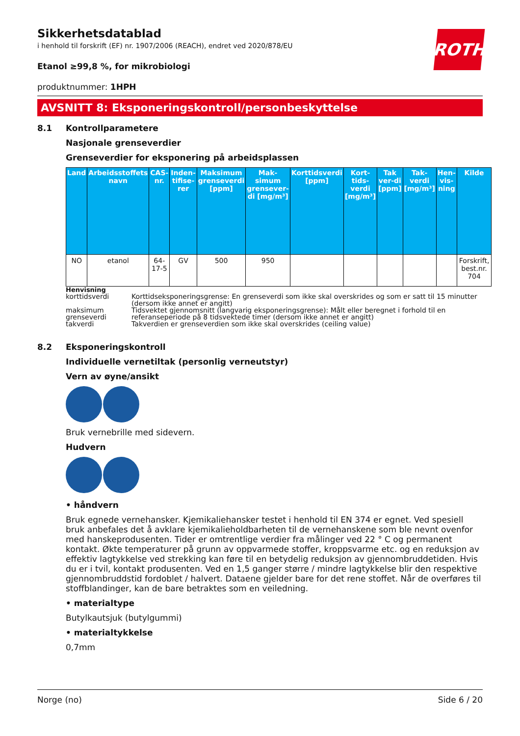ROTH
Sikkerhetsdatablad
i henhold til forskrift (EF) nr. 1907/2006 (REACH), endret ved 2020/878/EU
Etanol ≥99,8 %, for mikrobiologi
produktnummer: 1HPH
AVSNITT 8: Eksponeringskontroll/personbeskyttelse
8.1 Kontrollparametere
Nasjonale grenseverdier
Grenseverdier for eksponering på arbeidsplassen
| Land | Arbeidsstoffets navn | CAS-nr. | Inden-tifise-rer | Maksimum grenseverdi [ppm] | Mak-simum grensever-di [mg/m³] | Korttidsverdi [ppm] | Kort-tids-verdi [mg/m³] | Tak ver-di [ppm] | Tak-verdi [mg/m³] | Hen-vis-ning | Kilde |
| --- | --- | --- | --- | --- | --- | --- | --- | --- | --- | --- | --- |
| NO | etanol | 64-17-5 | GV | 500 | 950 | | | | | | Forskrift, best.nr. 704 |
Henvisning
| korttidsverdi | Korttidseksponeringsgrense: En grenseverdi som ikke skal overskrides og som er satt til 15 minutter (dersom ikke annet er angitt) |
| maksimum grenseverdi | Tidsvektet gjennomsnitt (langvarig eksponeringsgrense): Målt eller beregnet i forhold til en referanseperiode på 8 tidsvektede timer (dersom ikke annet er angitt) |
| takverdi | Takverdien er grenseverdien som ikke skal overskrides (ceiling value) |
8.2 Eksponeringskontroll
Individuelle vernetiltak (personlig verneutstyr)
Vern av øyne/ansikt
Bruk vernebrille med sidevern.
Hudvern
• håndvern
Bruk egnede vernehansker. Kjemikaliehansker testet i henhold til EN 374 er egnet. Ved spesiell bruk anbefales det å avklare kjemikalieholdbarheten til de vernehanskene som ble nevnt ovenfor med hanskeprodusenten. Tider er omtrentlige verdier fra målinger ved 22 ° C og permanent kontakt. Økte temperaturer på grunn av oppvarmede stoffer, kroppsvarme etc. og en reduksjon av effektiv lagtykkelse ved strekking kan føre til en betydelig reduksjon av gjennombruddetiden. Hvis du er i tvil, kontakt produsenten. Ved en 1,5 ganger større / mindre lagtykkelse blir den respektive gjennombruddstid fordoblet / halvert. Dataene gjelder bare for det rene stoffet. Når de overføres til stoffblandinger, kan de bare betraktes som en veiledning.
• materialtype
Butylkautsjuk (butylgummi)
• materialtykkelse
0,7mm
Norge (no) Side 6 / 20